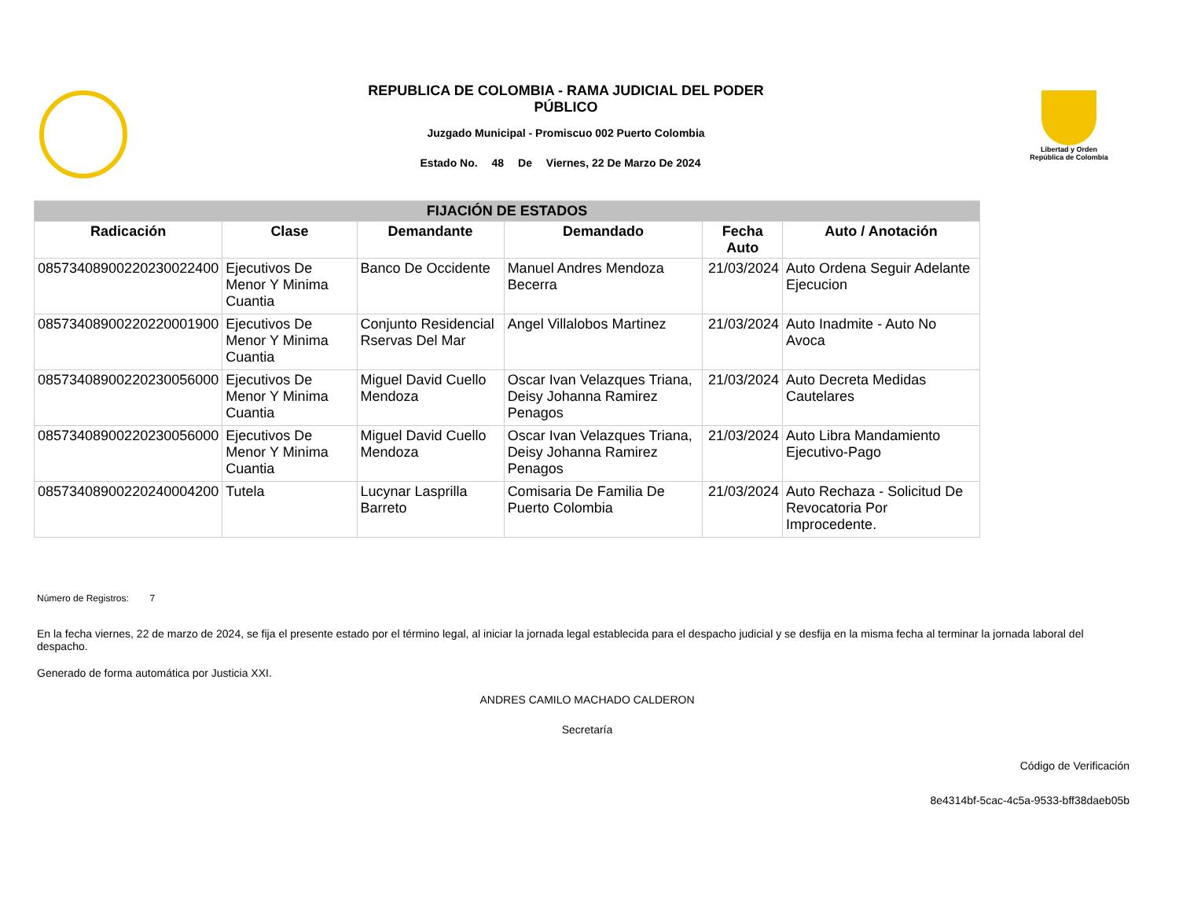REPUBLICA DE COLOMBIA - RAMA JUDICIAL DEL PODER
PÚBLICO
Juzgado Municipal - Promiscuo 002 Puerto Colombia
Estado No. 48 De Viernes, 22 De Marzo De 2024
Libertad y Orden
República de Colombia
| FIJACIÓN DE ESTADOS | | | | | |
| --- | --- | --- | --- | --- | --- |
| Radicación | Clase | Demandante | Demandado | Fecha Auto | Auto / Anotación |
| 08573408900220230022400 | Ejecutivos De Menor Y Minima Cuantia | Banco De Occidente | Manuel Andres Mendoza Becerra | 21/03/2024 | Auto Ordena Seguir Adelante Ejecucion |
| 08573408900220220001900 | Ejecutivos De Menor Y Minima Cuantia | Conjunto Residencial Rservas Del Mar | Angel Villalobos Martinez | 21/03/2024 | Auto Inadmite - Auto No Avoca |
| 08573408900220230056000 | Ejecutivos De Menor Y Minima Cuantia | Miguel David Cuello Mendoza | Oscar Ivan Velazques Triana, Deisy Johanna Ramirez Penagos | 21/03/2024 | Auto Decreta Medidas Cautelares |
| 08573408900220230056000 | Ejecutivos De Menor Y Minima Cuantia | Miguel David Cuello Mendoza | Oscar Ivan Velazques Triana, Deisy Johanna Ramirez Penagos | 21/03/2024 | Auto Libra Mandamiento Ejecutivo-Pago |
| 08573408900220240004200 | Tutela | Lucynar Lasprilla Barreto | Comisaria De Familia De Puerto Colombia | 21/03/2024 | Auto Rechaza - Solicitud De Revocatoria Por Improcedente. |
Número de Registros: 7
En la fecha viernes, 22 de marzo de 2024, se fija el presente estado por el término legal, al iniciar la jornada legal establecida para el despacho judicial y se desfija en la misma fecha al terminar la jornada laboral del despacho.
Generado de forma automática por Justicia XXI.
ANDRES CAMILO MACHADO CALDERON
Secretaría
Código de Verificación
8e4314bf-5cac-4c5a-9533-bff38daeb05b